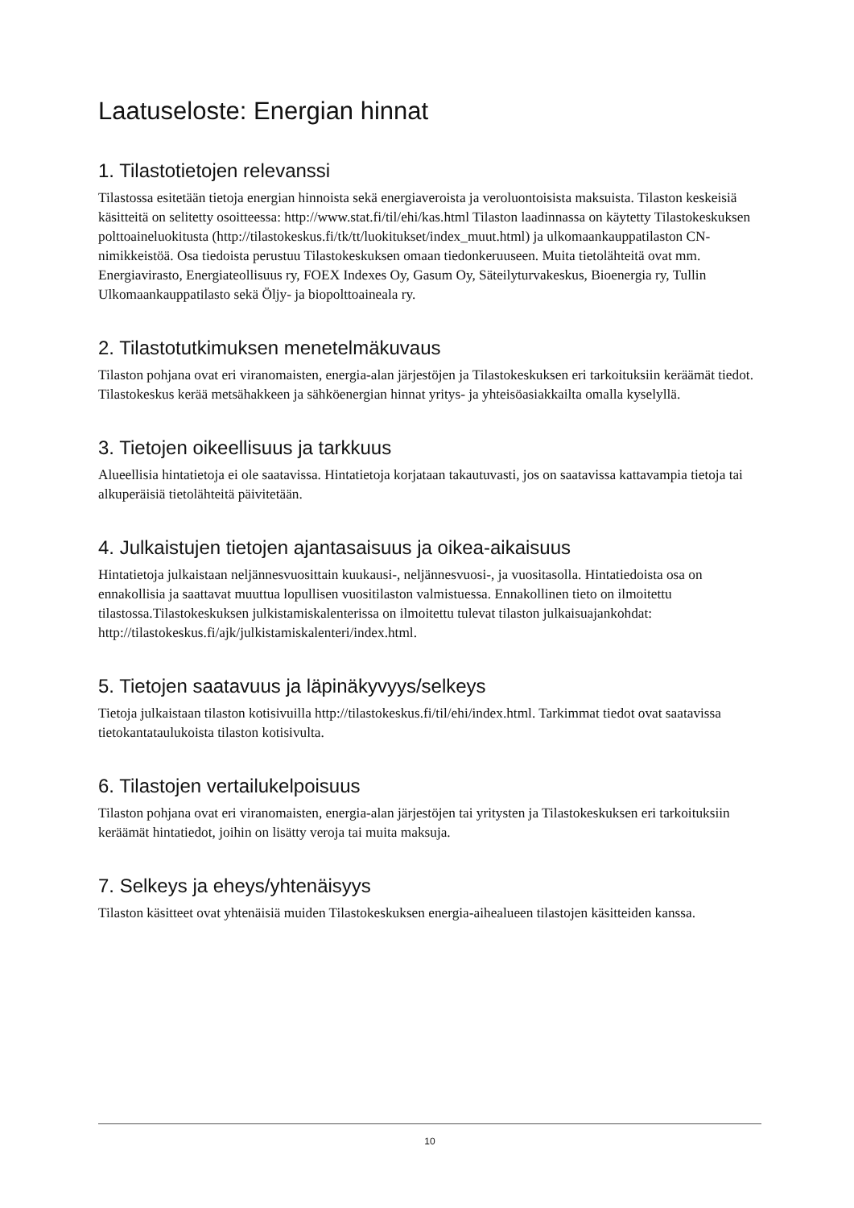Laatuseloste: Energian hinnat
1. Tilastotietojen relevanssi
Tilastossa esitetään tietoja energian hinnoista sekä energiaveroista ja veroluontoisista maksuista. Tilaston keskeisiä käsitteitä on selitetty osoitteessa: http://www.stat.fi/til/ehi/kas.html Tilaston laadinnassa on käytetty Tilastokeskuksen polttoaineluokitusta (http://tilastokeskus.fi/tk/tt/luokitukset/index_muut.html) ja ulkomaankauppatilaston CN-nimikkeistöä. Osa tiedoista perustuu Tilastokeskuksen omaan tiedonkeruuseen. Muita tietolähteitä ovat mm. Energiavirasto, Energiateollisuus ry, FOEX Indexes Oy, Gasum Oy, Säteilyturvakeskus, Bioenergia ry, Tullin Ulkomaankauppatilasto sekä Öljy- ja biopolttoaineala ry.
2. Tilastotutkimuksen menetelmäkuvaus
Tilaston pohjana ovat eri viranomaisten, energia-alan järjestöjen ja Tilastokeskuksen eri tarkoituksiin keräämät tiedot. Tilastokeskus kerää metsähakkeen ja sähköenergian hinnat yritys- ja yhteisöasiakkailta omalla kyselyllä.
3. Tietojen oikeellisuus ja tarkkuus
Alueellisia hintatietoja ei ole saatavissa. Hintatietoja korjataan takautuvasti, jos on saatavissa kattavampia tietoja tai alkuperäisiä tietolähteitä päivitetään.
4. Julkaistujen tietojen ajantasaisuus ja oikea-aikaisuus
Hintatietoja julkaistaan neljännesvuosittain kuukausi-, neljännesvuosi-, ja vuositasolla. Hintatiedoista osa on ennakollisia ja saattavat muuttua lopullisen vuositilaston valmistuessa. Ennakollinen tieto on ilmoitettu tilastossa.Tilastokeskuksen julkistamiskalenterissa on ilmoitettu tulevat tilaston julkaisuajankohdat: http://tilastokeskus.fi/ajk/julkistamiskalenteri/index.html.
5. Tietojen saatavuus ja läpinäkyvyys/selkeys
Tietoja julkaistaan tilaston kotisivuilla http://tilastokeskus.fi/til/ehi/index.html. Tarkimmat tiedot ovat saatavissa tietokantataulukoista tilaston kotisivulta.
6. Tilastojen vertailukelpoisuus
Tilaston pohjana ovat eri viranomaisten, energia-alan järjestöjen tai yritysten ja Tilastokeskuksen eri tarkoituksiin keräämät hintatiedot, joihin on lisätty veroja tai muita maksuja.
7. Selkeys ja eheys/yhtenäisyys
Tilaston käsitteet ovat yhtenäisiä muiden Tilastokeskuksen energia-aihealueen tilastojen käsitteiden kanssa.
10